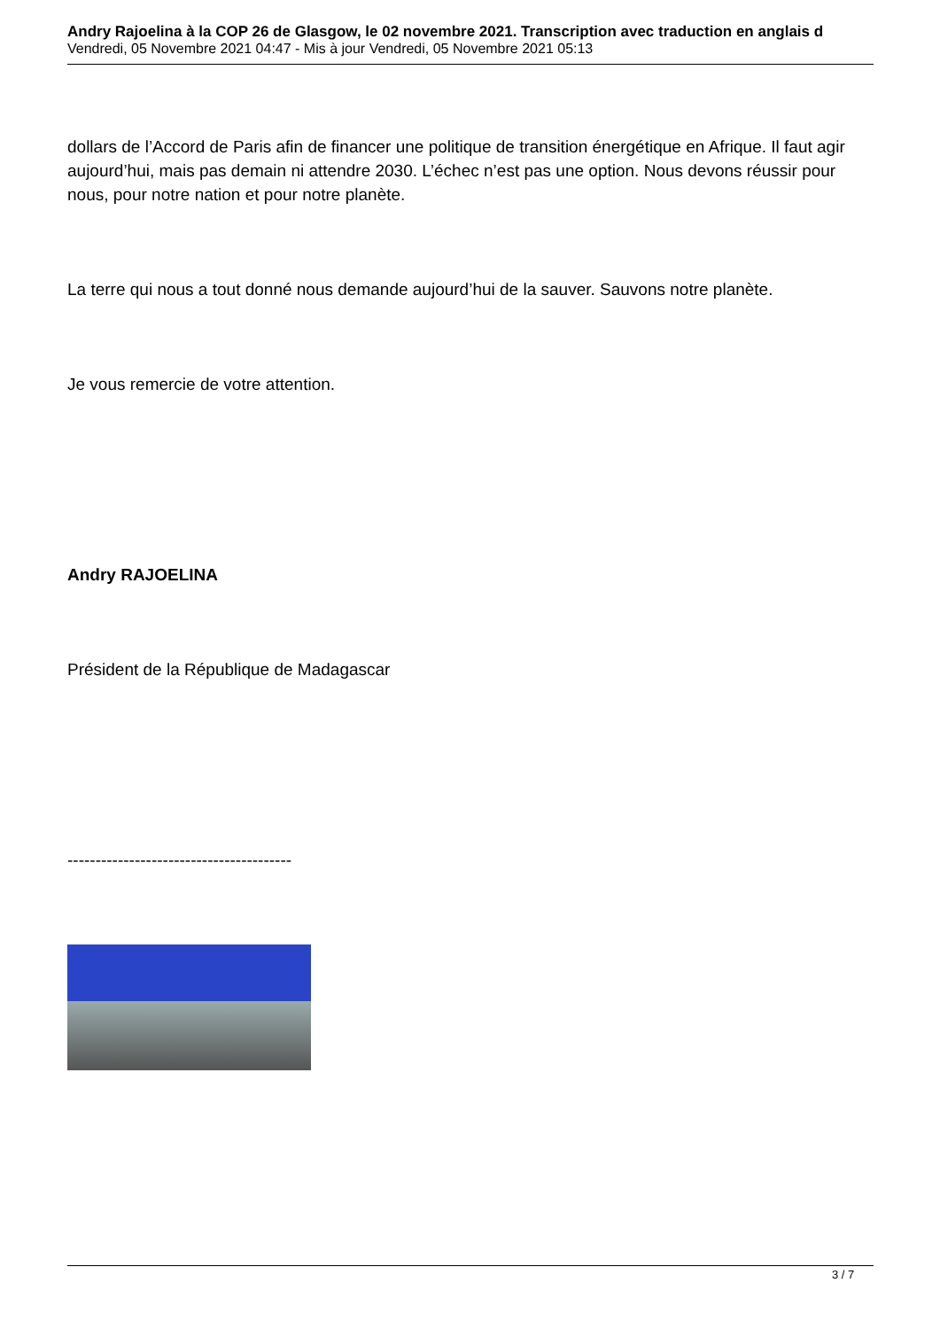Andry Rajoelina à la COP 26 de Glasgow, le 02 novembre 2021. Transcription avec traduction en anglais d
Vendredi, 05 Novembre 2021 04:47 - Mis à jour Vendredi, 05 Novembre 2021 05:13
dollars de l’Accord de Paris afin de financer une politique de transition énergétique en Afrique. Il faut agir aujourd’hui, mais pas demain ni attendre 2030. L’échec n’est pas une option. Nous devons réussir pour nous, pour notre nation et pour notre planète.
La terre qui nous a tout donné nous demande aujourd’hui de la sauver. Sauvons notre planète.
Je vous remercie de votre attention.
Andry RAJOELINA
Président de la République de Madagascar
----------------------------------------
3 / 7